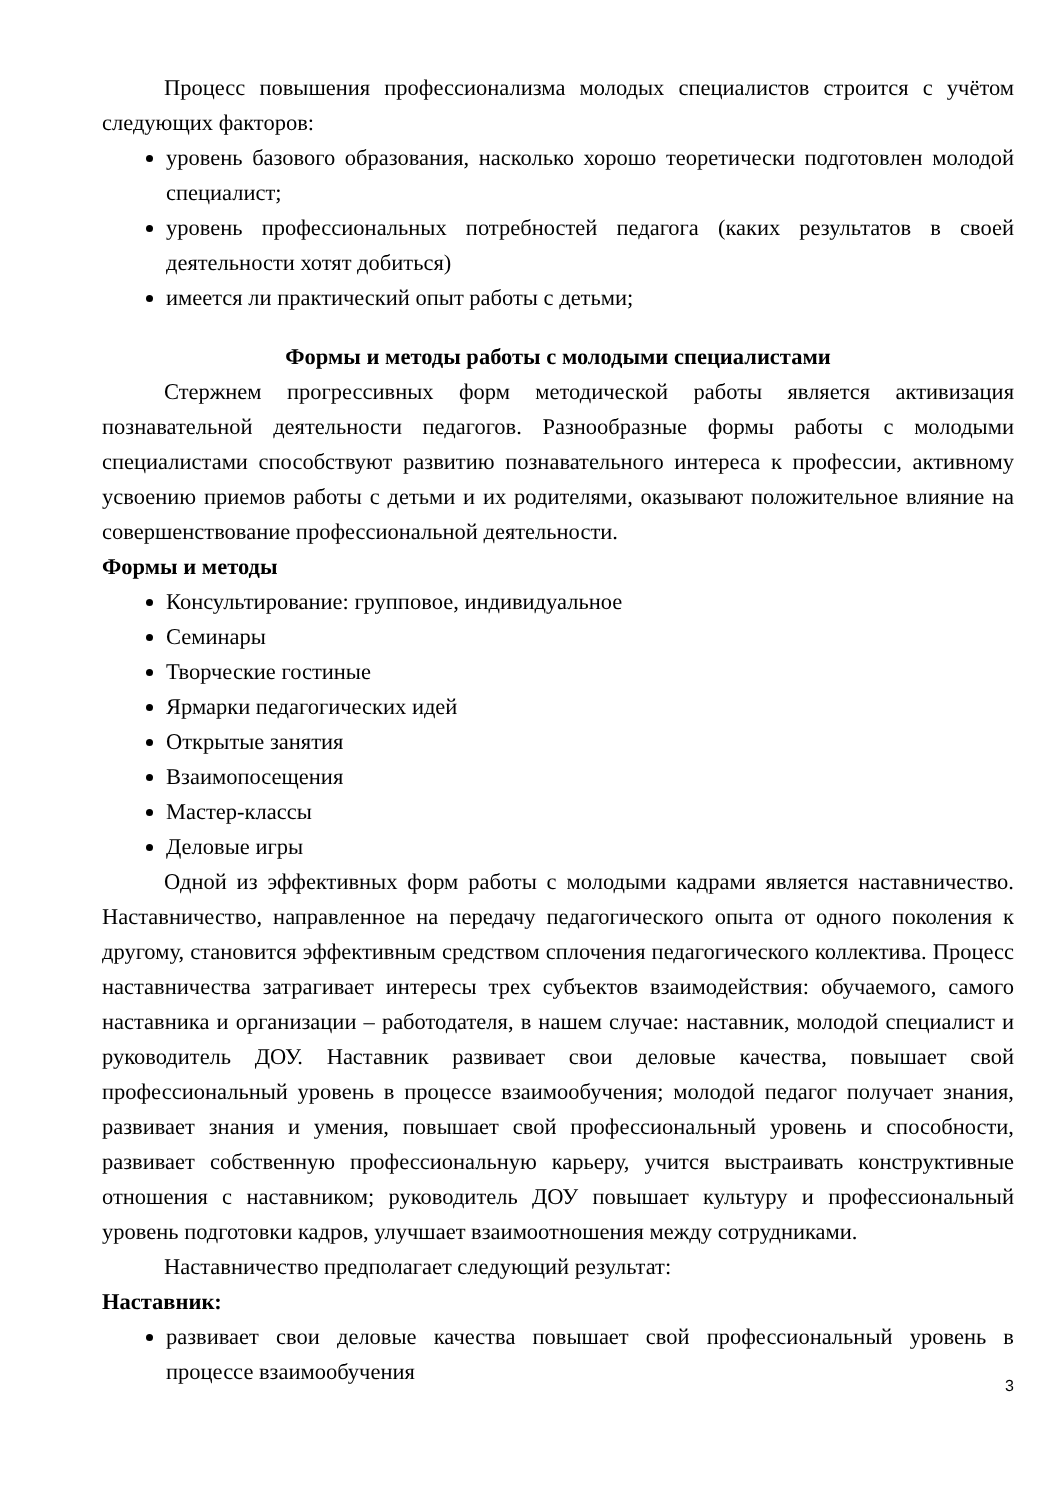Процесс повышения профессионализма молодых специалистов строится с учётом следующих факторов:
уровень базового образования, насколько хорошо теоретически подготовлен молодой специалист;
уровень профессиональных потребностей педагога (каких результатов в своей деятельности хотят добиться)
имеется ли практический опыт работы с детьми;
Формы и методы работы с молодыми специалистами
Стержнем прогрессивных форм методической работы является активизация познавательной деятельности педагогов. Разнообразные формы работы с молодыми специалистами способствуют развитию познавательного интереса к профессии, активному усвоению приемов работы с детьми и их родителями, оказывают положительное влияние на совершенствование профессиональной деятельности.
Формы и методы
Консультирование: групповое, индивидуальное
Семинары
Творческие гостиные
Ярмарки педагогических идей
Открытые занятия
Взаимопосещения
Мастер-классы
Деловые игры
Одной из эффективных форм работы с молодыми кадрами является наставничество. Наставничество, направленное на передачу педагогического опыта от одного поколения к другому, становится эффективным средством сплочения педагогического коллектива. Процесс наставничества затрагивает интересы трех субъектов взаимодействия: обучаемого, самого наставника и организации – работодателя, в нашем случае: наставник, молодой специалист и руководитель ДОУ. Наставник развивает свои деловые качества, повышает свой профессиональный уровень в процессе взаимообучения; молодой педагог получает знания, развивает знания и умения, повышает свой профессиональный уровень и способности, развивает собственную профессиональную карьеру, учится выстраивать конструктивные отношения с наставником; руководитель ДОУ повышает культуру и профессиональный уровень подготовки кадров, улучшает взаимоотношения между сотрудниками.
Наставничество предполагает следующий результат:
Наставник:
развивает свои деловые качества повышает свой профессиональный уровень в процессе взаимообучения
3